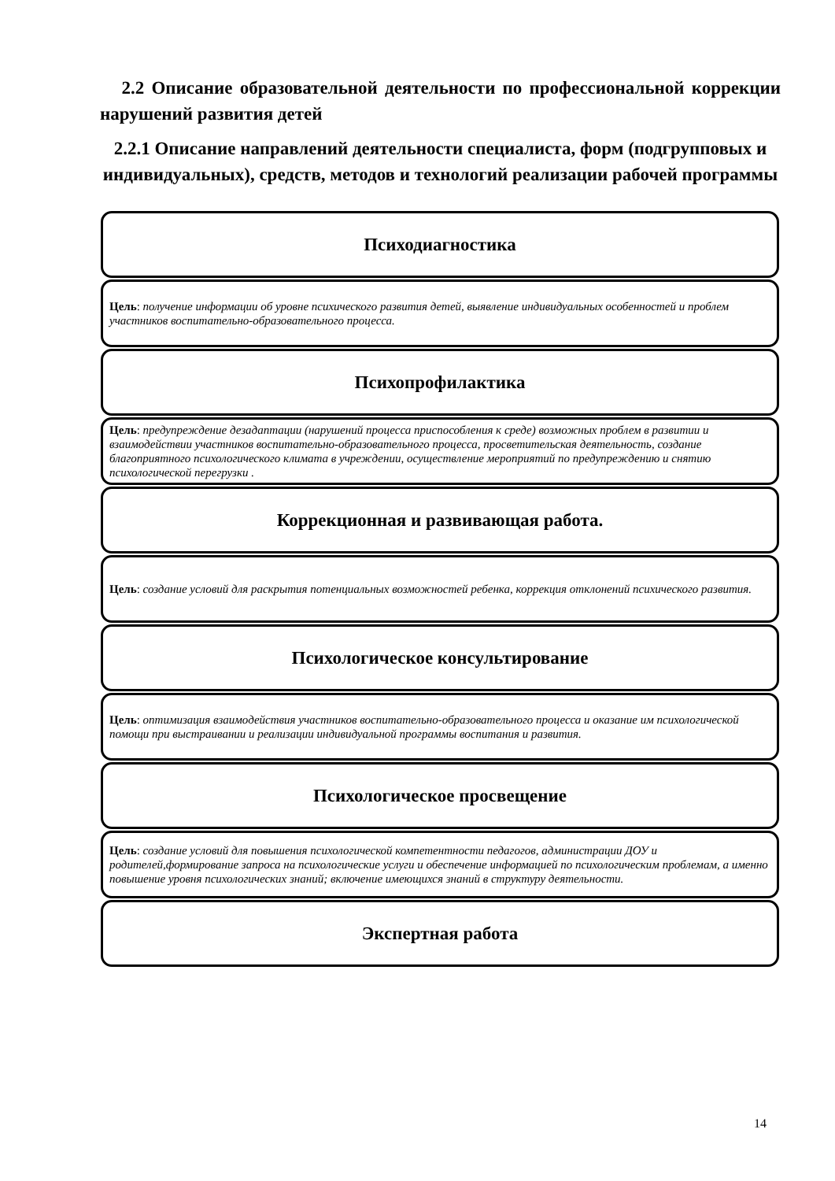2.2 Описание образовательной деятельности по профессиональной коррекции нарушений развития детей
2.2.1 Описание направлений деятельности специалиста, форм (подгрупповых и индивидуальных), средств, методов и технологий реализации рабочей программы
Психодиагностика
Цель: получение информации об уровне психического развития детей, выявление индивидуальных особенностей и проблем участников воспитательно-образовательного процесса.
Психопрофилактика
Цель: предупреждение дезадаптации (нарушений процесса приспособления к среде) возможных проблем в развитии и взаимодействии участников воспитательно-образовательного процесса, просветительская деятельность, создание благоприятного психологического климата в учреждении, осуществление мероприятий по предупреждению и снятию психологической перегрузки .
Коррекционная и развивающая работа.
Цель: создание условий для раскрытия потенциальных возможностей ребенка, коррекция отклонений психического развития.
Психологическое консультирование
Цель: оптимизация взаимодействия участников воспитательно-образовательного процесса и оказание им психологической помощи при выстраивании и реализации индивидуальной программы воспитания и развития.
Психологическое просвещение
Цель: создание условий для повышения психологической компетентности педагогов, администрации ДОУ и родителей,формирование запроса на психологические услуги и обеспечение информацией по психологическим проблемам, а именно повышение уровня психологических знаний; включение имеющихся знаний в структуру деятельности.
Экспертная работа
14